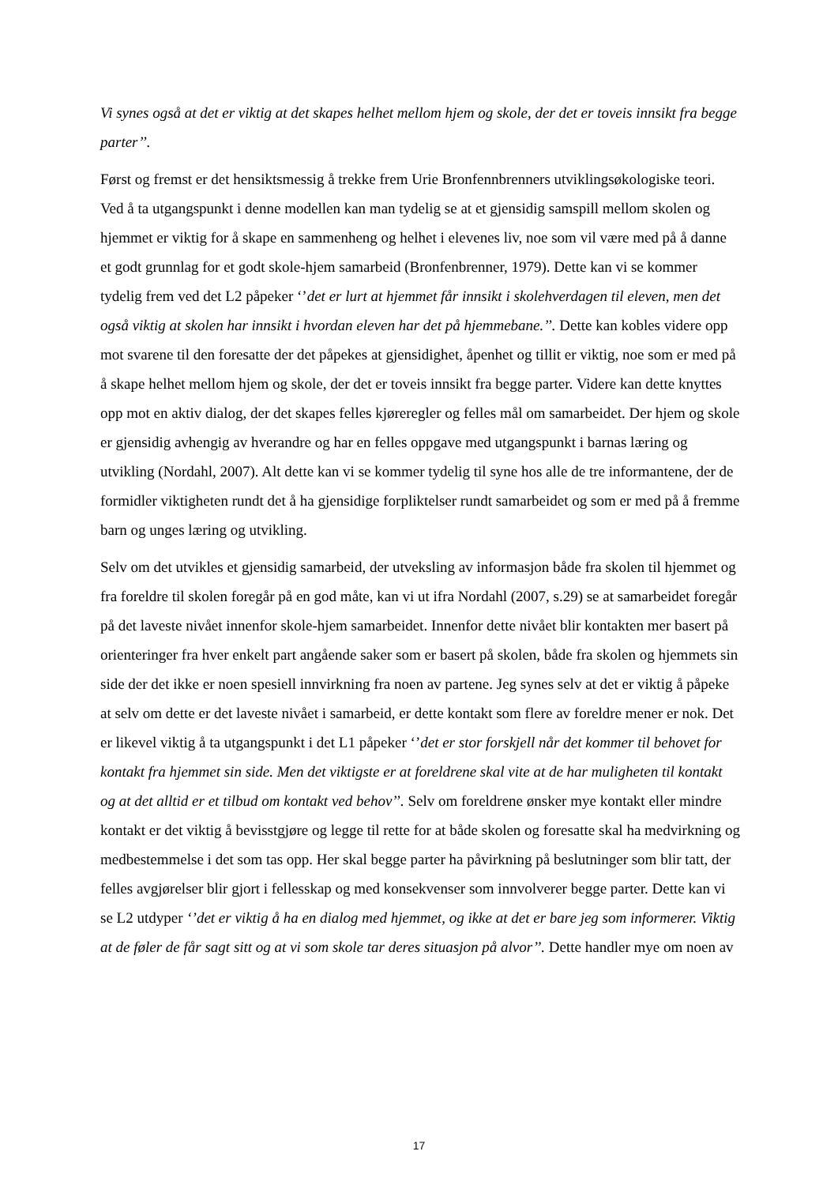Vi synes også at det er viktig at det skapes helhet mellom hjem og skole, der det er toveis innsikt fra begge parter’’.
Først og fremst er det hensiktsmessig å trekke frem Urie Bronfennbrenners utviklingsøkologiske teori. Ved å ta utgangspunkt i denne modellen kan man tydelig se at et gjensidig samspill mellom skolen og hjemmet er viktig for å skape en sammenheng og helhet i elevenes liv, noe som vil være med på å danne et godt grunnlag for et godt skole-hjem samarbeid (Bronfenbrenner, 1979). Dette kan vi se kommer tydelig frem ved det L2 påpeker ‘’det er lurt at hjemmet får innsikt i skolehverdagen til eleven, men det også viktig at skolen har innsikt i hvordan eleven har det på hjemmebane.’’. Dette kan kobles videre opp mot svarene til den foresatte der det påpekes at gjensidighet, åpenhet og tillit er viktig, noe som er med på å skape helhet mellom hjem og skole, der det er toveis innsikt fra begge parter. Videre kan dette knyttes opp mot en aktiv dialog, der det skapes felles kjøreregler og felles mål om samarbeidet. Der hjem og skole er gjensidig avhengig av hverandre og har en felles oppgave med utgangspunkt i barnas læring og utvikling (Nordahl, 2007). Alt dette kan vi se kommer tydelig til syne hos alle de tre informantene, der de formidler viktigheten rundt det å ha gjensidige forpliktelser rundt samarbeidet og som er med på å fremme barn og unges læring og utvikling.
Selv om det utvikles et gjensidig samarbeid, der utveksling av informasjon både fra skolen til hjemmet og fra foreldre til skolen foregår på en god måte, kan vi ut ifra Nordahl (2007, s.29) se at samarbeidet foregår på det laveste nivået innenfor skole-hjem samarbeidet. Innenfor dette nivået blir kontakten mer basert på orienteringer fra hver enkelt part angående saker som er basert på skolen, både fra skolen og hjemmets sin side der det ikke er noen spesiell innvirkning fra noen av partene. Jeg synes selv at det er viktig å påpeke at selv om dette er det laveste nivået i samarbeid, er dette kontakt som flere av foreldre mener er nok. Det er likevel viktig å ta utgangspunkt i det L1 påpeker ‘’det er stor forskjell når det kommer til behovet for kontakt fra hjemmet sin side. Men det viktigste er at foreldrene skal vite at de har muligheten til kontakt og at det alltid er et tilbud om kontakt ved behov’’. Selv om foreldrene ønsker mye kontakt eller mindre kontakt er det viktig å bevisstgjøre og legge til rette for at både skolen og foresatte skal ha medvirkning og medbestemmelse i det som tas opp. Her skal begge parter ha påvirkning på beslutninger som blir tatt, der felles avgjørelser blir gjort i fellesskap og med konsekvenser som innvolverer begge parter. Dette kan vi se L2 utdyper ‘’det er viktig å ha en dialog med hjemmet, og ikke at det er bare jeg som informerer. Viktig at de føler de får sagt sitt og at vi som skole tar deres situasjon på alvor’’. Dette handler mye om noen av
17